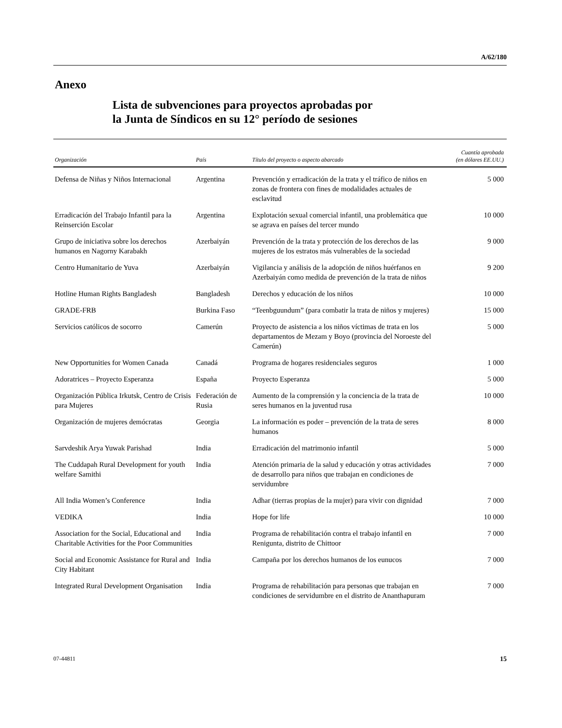A/62/180
Anexo
Lista de subvenciones para proyectos aprobadas por
la Junta de Síndicos en su 12° período de sesiones
| Organización | País | Título del proyecto o aspecto abarcado | Cuantía aprobada (en dólares EE.UU.) |
| --- | --- | --- | --- |
| Defensa de Niñas y Niños Internacional | Argentina | Prevención y erradicación de la trata y el tráfico de niños en zonas de frontera con fines de modalidades actuales de esclavitud | 5 000 |
| Erradicación del Trabajo Infantil para la Reinserción Escolar | Argentina | Explotación sexual comercial infantil, una problemática que se agrava en países del tercer mundo | 10 000 |
| Grupo de iniciativa sobre los derechos humanos en Nagorny Karabakh | Azerbaiyán | Prevención de la trata y protección de los derechos de las mujeres de los estratos más vulnerables de la sociedad | 9 000 |
| Centro Humanitario de Yuva | Azerbaiyán | Vigilancia y análisis de la adopción de niños huérfanos en Azerbaiyán como medida de prevención de la trata de niños | 9 200 |
| Hotline Human Rights Bangladesh | Bangladesh | Derechos y educación de los niños | 10 000 |
| GRADE-FRB | Burkina Faso | “Teenbguundum” (para combatir la trata de niños y mujeres) | 15 000 |
| Servicios católicos de socorro | Camerún | Proyecto de asistencia a los niños víctimas de trata en los departamentos de Mezam y Boyo (provincia del Noroeste del Camerún) | 5 000 |
| New Opportunities for Women Canada | Canadá | Programa de hogares residenciales seguros | 1 000 |
| Adoratrices – Proyecto Esperanza | España | Proyecto Esperanza | 5 000 |
| Organización Pública Irkutsk, Centro de Crisis para Mujeres | Federación de Rusia | Aumento de la comprensión y la conciencia de la trata de seres humanos en la juventud rusa | 10 000 |
| Organización de mujeres demócratas | Georgia | La información es poder – prevención de la trata de seres humanos | 8 000 |
| Sarvdeshik Arya Yuwak Parishad | India | Erradicación del matrimonio infantil | 5 000 |
| The Cuddapah Rural Development for youth welfare Samithi | India | Atención primaria de la salud y educación y otras actividades de desarrollo para niños que trabajan en condiciones de servidumbre | 7 000 |
| All India Women’s Conference | India | Adhar (tierras propias de la mujer) para vivir con dignidad | 7 000 |
| VEDIKA | India | Hope for life | 10 000 |
| Association for the Social, Educational and Charitable Activities for the Poor Communities | India | Programa de rehabilitación contra el trabajo infantil en Renigunta, distrito de Chittoor | 7 000 |
| Social and Economic Assistance for Rural and City Habitant | India | Campaña por los derechos humanos de los eunucos | 7 000 |
| Integrated Rural Development Organisation | India | Programa de rehabilitación para personas que trabajan en condiciones de servidumbre en el distrito de Ananthapuram | 7 000 |
07-44811 15